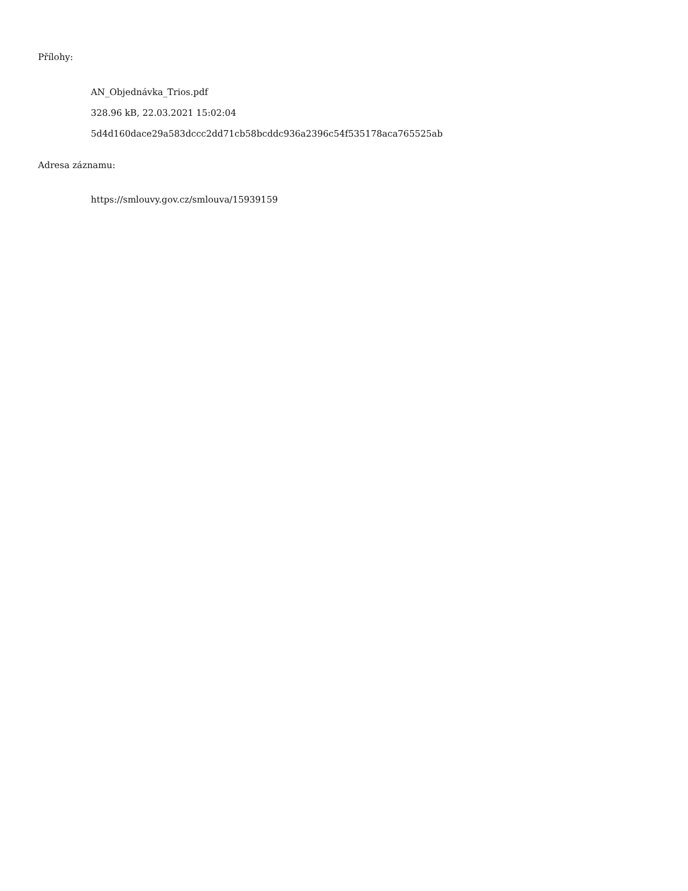Přílohy:
AN_Objednávka_Trios.pdf
328.96 kB, 22.03.2021 15:02:04
5d4d160dace29a583dccc2dd71cb58bcddc936a2396c54f535178aca765525ab
Adresa záznamu:
https://smlouvy.gov.cz/smlouva/15939159